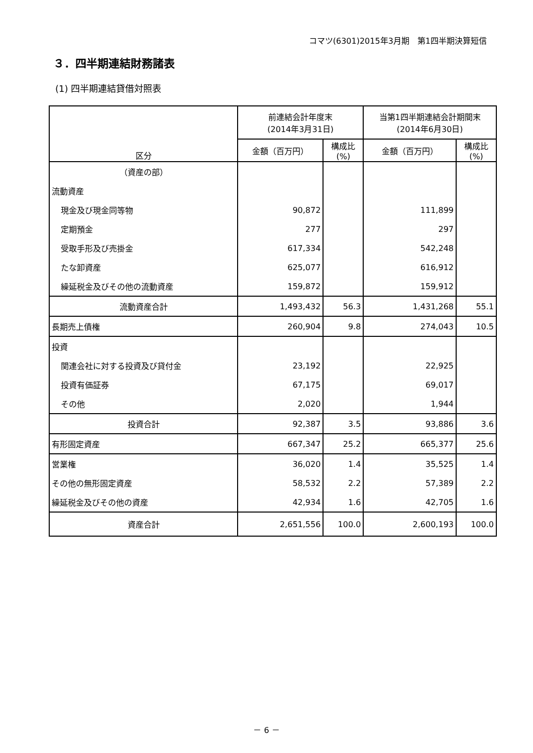コマツ(6301)2015年3月期　第1四半期決算短信
３．四半期連結財務諸表
(1) 四半期連結貸借対照表
| 区分 | 前連結会計年度末 (2014年3月31日) | | 当第1四半期連結会計期間末 (2014年6月30日) | |
| --- | --- | --- | --- | --- |
| | 金額（百万円） | 構成比 (%) | 金額（百万円） | 構成比 (%) |
| （資産の部） | | | | |
| 流動資産 | | | | |
| 現金及び現金同等物 | 90,872 | | 111,899 | |
| 定期預金 | 277 | | 297 | |
| 受取手形及び売掛金 | 617,334 | | 542,248 | |
| たな卸資産 | 625,077 | | 616,912 | |
| 繰延税金及びその他の流動資産 | 159,872 | | 159,912 | |
| 流動資産合計 | 1,493,432 | 56.3 | 1,431,268 | 55.1 |
| 長期売上債権 | 260,904 | 9.8 | 274,043 | 10.5 |
| 投資 | | | | |
| 関連会社に対する投資及び貸付金 | 23,192 | | 22,925 | |
| 投資有価証券 | 67,175 | | 69,017 | |
| その他 | 2,020 | | 1,944 | |
| 投資合計 | 92,387 | 3.5 | 93,886 | 3.6 |
| 有形固定資産 | 667,347 | 25.2 | 665,377 | 25.6 |
| 営業権 | 36,020 | 1.4 | 35,525 | 1.4 |
| その他の無形固定資産 | 58,532 | 2.2 | 57,389 | 2.2 |
| 繰延税金及びその他の資産 | 42,934 | 1.6 | 42,705 | 1.6 |
| 資産合計 | 2,651,556 | 100.0 | 2,600,193 | 100.0 |
－ 6 －